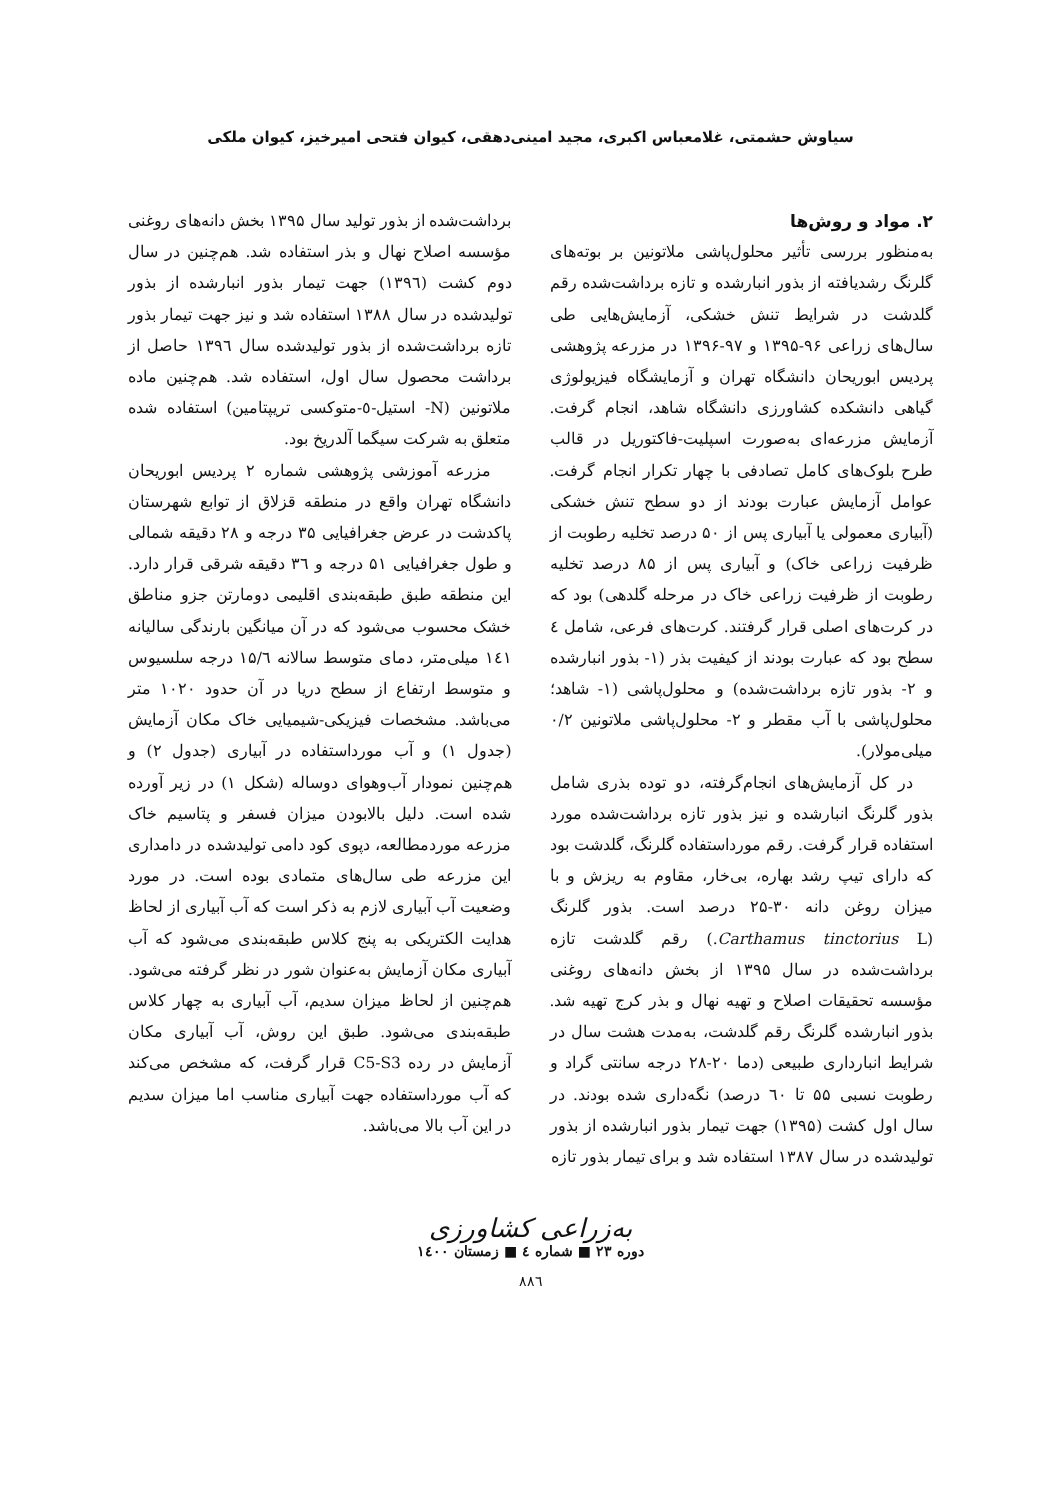سیاوش حشمتی، غلامعباس اکبری، مجید امینی‌دهقی، کیوان فتحی امیرخیز، کیوان ملکی
۲. مواد و روش‌ها
به‌منظور بررسی تأثیر محلول‌پاشی ملاتونین بر بوته‌های گلرنگ رشدیافته از بذور انبارشده و تازه برداشت‌شده رقم گلدشت در شرایط تنش خشکی، آزمایش‌هایی طی سال‌های زراعی ۹۶-۱۳۹۵ و ۹۷-۱۳۹۶ در مزرعه پژوهشی پردیس ابوریحان دانشگاه تهران و آزمایشگاه فیزیولوژی گیاهی دانشکده کشاورزی دانشگاه شاهد، انجام گرفت. آزمایش مزرعه‌ای به‌صورت اسپلیت-فاکتوریل در قالب طرح بلوک‌های کامل تصادفی با چهار تکرار انجام گرفت. عوامل آزمایش عبارت بودند از دو سطح تنش خشکی (آبیاری معمولی یا آبیاری پس از ۵۰ درصد تخلیه رطوبت از ظرفیت زراعی خاک) و آبیاری پس از ۸۵ درصد تخلیه رطوبت از ظرفیت زراعی خاک در مرحله گلدهی) بود که در کرت‌های اصلی قرار گرفتند. کرت‌های فرعی، شامل ٤ سطح بود که عبارت بودند از کیفیت بذر (۱- بذور انبارشده و ۲- بذور تازه برداشت‌شده) و محلول‌پاشی (۱- شاهد؛ محلول‌پاشی با آب مقطر و ۲- محلول‌پاشی ملاتونین ۰/۲ میلی‌مولار).
در کل آزمایش‌های انجام‌گرفته، دو توده بذری شامل بذور گلرنگ انبارشده و نیز بذور تازه برداشت‌شده مورد استفاده قرار گرفت. رقم مورداستفاده گلرنگ، گلدشت بود که دارای تیپ رشد بهاره، بی‌خار، مقاوم به ریزش و با میزان روغن دانه ۳۰-۲۵ درصد است. بذور گلرنگ (Carthamus tinctorius L.) رقم گلدشت تازه برداشت‌شده در سال ۱۳۹۵ از بخش دانه‌های روغنی مؤسسه تحقیقات اصلاح و تهیه نهال و بذر کرج تهیه شد. بذور انبارشده گلرنگ رقم گلدشت، به‌مدت هشت سال در شرایط انبارداری طبیعی (دما ۲۰-۲۸ درجه سانتی گراد و رطوبت نسبی ۵۵ تا ٦۰ درصد) نگه‌داری شده بودند. در سال اول کشت (۱۳۹۵) جهت تیمار بذور انبارشده از بذور تولیدشده در سال ۱۳۸۷ استفاده شد و برای تیمار بذور تازه
برداشت‌شده از بذور تولید سال ۱۳۹۵ بخش دانه‌های روغنی مؤسسه اصلاح نهال و بذر استفاده شد. هم‌چنین در سال دوم کشت (۱۳۹٦) جهت تیمار بذور انبارشده از بذور تولیدشده در سال ۱۳۸۸ استفاده شد و نیز جهت تیمار بذور تازه برداشت‌شده از بذور تولیدشده سال ۱۳۹٦ حاصل از برداشت محصول سال اول، استفاده شد. هم‌چنین ماده ملاتونین (N- استیل-٥-متوکسی تریپتامین) استفاده شده متعلق به شرکت سیگما آلدریخ بود.
مزرعه آموزشی پژوهشی شماره ۲ پردیس ابوریحان دانشگاه تهران واقع در منطقه قزلاق از توابع شهرستان پاکدشت در عرض جغرافیایی ۳۵ درجه و ۲۸ دقیقه شمالی و طول جغرافیایی ۵۱ درجه و ۳٦ دقیقه شرقی قرار دارد. این منطقه طبق طبقه‌بندی اقلیمی دومارتن جزو مناطق خشک محسوب می‌شود که در آن میانگین بارندگی سالیانه ۱٤۱ میلی‌متر، دمای متوسط سالانه ۱۵/٦ درجه سلسیوس و متوسط ارتفاع از سطح دریا در آن حدود ۱۰۲۰ متر می‌باشد. مشخصات فیزیکی-شیمیایی خاک مکان آزمایش (جدول ۱) و آب مورداستفاده در آبیاری (جدول ۲) و هم‌چنین نمودار آب‌وهوای دوساله (شکل ۱) در زیر آورده شده است. دلیل بالابودن میزان فسفر و پتاسیم خاک مزرعه موردمطالعه، دپوی کود دامی تولیدشده در دامداری این مزرعه طی سال‌های متمادی بوده است. در مورد وضعیت آب آبیاری لازم به ذکر است که آب آبیاری از لحاظ هدایت الکتریکی به پنج کلاس طبقه‌بندی می‌شود که آب آبیاری مکان آزمایش به‌عنوان شور در نظر گرفته می‌شود. هم‌چنین از لحاظ میزان سدیم، آب آبیاری به چهار کلاس طبقه‌بندی می‌شود. طبق این روش، آب آبیاری مکان آزمایش در رده C5-S3 قرار گرفت، که مشخص می‌کند که آب مورداستفاده جهت آبیاری مناسب اما میزان سدیم در این آب بالا می‌باشد.
به‌زراعی کشاورزی
دوره ۲۳ ■ شماره ٤ ■ زمستان ۱٤۰۰
۸۸٦